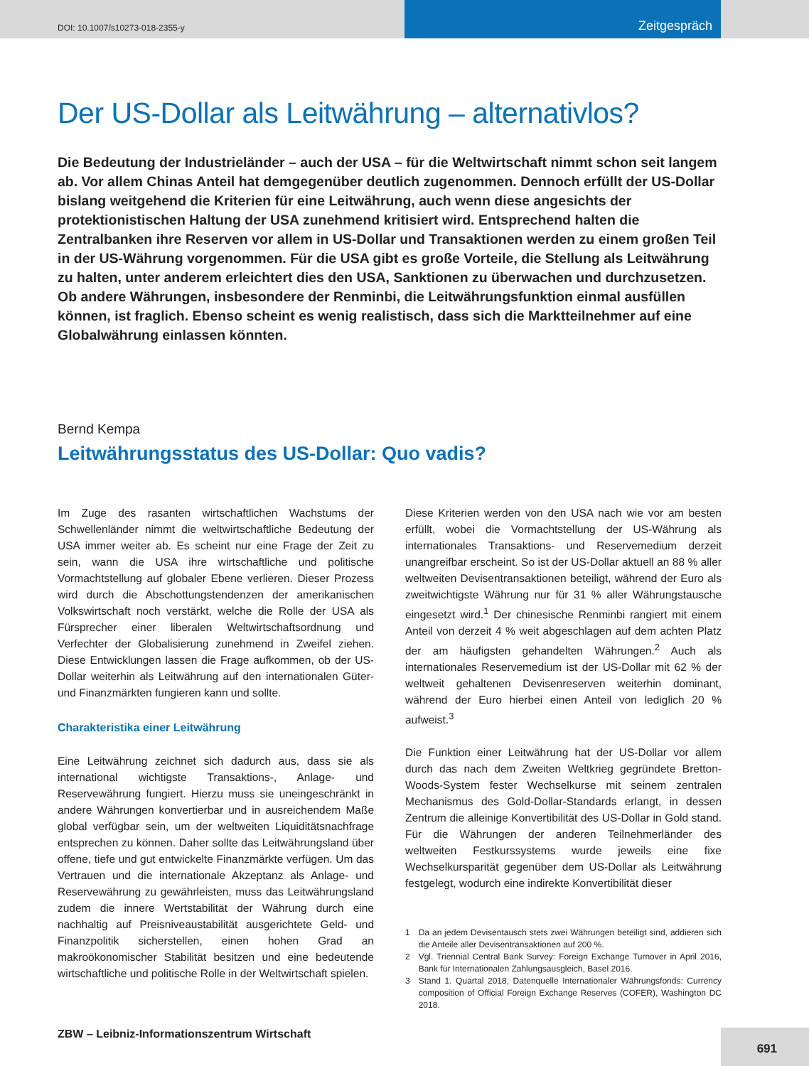DOI: 10.1007/s10273-018-2355-y
Zeitgespräch
Der US-Dollar als Leitwährung – alternativlos?
Die Bedeutung der Industrieländer – auch der USA – für die Weltwirtschaft nimmt schon seit langem ab. Vor allem Chinas Anteil hat demgegenüber deutlich zugenommen. Dennoch erfüllt der US-Dollar bislang weitgehend die Kriterien für eine Leitwährung, auch wenn diese angesichts der protektionistischen Haltung der USA zunehmend kritisiert wird. Entsprechend halten die Zentralbanken ihre Reserven vor allem in US-Dollar und Transaktionen werden zu einem großen Teil in der US-Währung vorgenommen. Für die USA gibt es große Vorteile, die Stellung als Leitwährung zu halten, unter anderem erleichtert dies den USA, Sanktionen zu überwachen und durchzusetzen. Ob andere Währungen, insbesondere der Renminbi, die Leitwährungsfunktion einmal ausfüllen können, ist fraglich. Ebenso scheint es wenig realistisch, dass sich die Marktteilnehmer auf eine Globalwährung einlassen könnten.
Bernd Kempa
Leitwährungsstatus des US-Dollar: Quo vadis?
Im Zuge des rasanten wirtschaftlichen Wachstums der Schwellenländer nimmt die weltwirtschaftliche Bedeutung der USA immer weiter ab. Es scheint nur eine Frage der Zeit zu sein, wann die USA ihre wirtschaftliche und politische Vormachtstellung auf globaler Ebene verlieren. Dieser Prozess wird durch die Abschottungstendenzen der amerikanischen Volkswirtschaft noch verstärkt, welche die Rolle der USA als Fürsprecher einer liberalen Weltwirtschaftsordnung und Verfechter der Globalisierung zunehmend in Zweifel ziehen. Diese Entwicklungen lassen die Frage aufkommen, ob der US-Dollar weiterhin als Leitwährung auf den internationalen Güter- und Finanzmärkten fungieren kann und sollte.
Charakteristika einer Leitwährung
Eine Leitwährung zeichnet sich dadurch aus, dass sie als international wichtigste Transaktions-, Anlage- und Reservewährung fungiert. Hierzu muss sie uneingeschränkt in andere Währungen konvertierbar und in ausreichendem Maße global verfügbar sein, um der weltweiten Liquiditätsnachfrage entsprechen zu können. Daher sollte das Leitwährungsland über offene, tiefe und gut entwickelte Finanzmärkte verfügen. Um das Vertrauen und die internationale Akzeptanz als Anlage- und Reservewährung zu gewährleisten, muss das Leitwährungsland zudem die innere Wertstabilität der Währung durch eine nachhaltig auf Preisniveaustabilität ausgerichtete Geld- und Finanzpolitik sicherstellen, einen hohen Grad an makroökonomischer Stabilität besitzen und eine bedeutende wirtschaftliche und politische Rolle in der Weltwirtschaft spielen.
Diese Kriterien werden von den USA nach wie vor am besten erfüllt, wobei die Vormachtstellung der US-Währung als internationales Transaktions- und Reservemedium derzeit unangreifbar erscheint. So ist der US-Dollar aktuell an 88 % aller weltweiten Devisentransaktionen beteiligt, während der Euro als zweitwichtigste Währung nur für 31 % aller Währungstausche eingesetzt wird.<sup>1</sup> Der chinesische Renminbi rangiert mit einem Anteil von derzeit 4 % weit abgeschlagen auf dem achten Platz der am häufigsten gehandelten Währungen.<sup>2</sup> Auch als internationales Reservemedium ist der US-Dollar mit 62 % der weltweit gehaltenen Devisenreserven weiterhin dominant, während der Euro hierbei einen Anteil von lediglich 20 % aufweist.<sup>3</sup>
Die Funktion einer Leitwährung hat der US-Dollar vor allem durch das nach dem Zweiten Weltkrieg gegründete Bretton-Woods-System fester Wechselkurse mit seinem zentralen Mechanismus des Gold-Dollar-Standards erlangt, in dessen Zentrum die alleinige Konvertibilität des US-Dollar in Gold stand. Für die Währungen der anderen Teilnehmerländer des weltweiten Festkurssystems wurde jeweils eine fixe Wechselkursparität gegenüber dem US-Dollar als Leitwährung festgelegt, wodurch eine indirekte Konvertibilität dieser
1 Da an jedem Devisentausch stets zwei Währungen beteiligt sind, addieren sich die Anteile aller Devisentransaktionen auf 200 %.
2 Vgl. Triennial Central Bank Survey: Foreign Exchange Turnover in April 2016, Bank für Internationalen Zahlungsausgleich, Basel 2016.
3 Stand 1. Quartal 2018, Datenquelle Internationaler Währungsfonds: Currency composition of Official Foreign Exchange Reserves (COFER), Washington DC 2018.
ZBW – Leibniz-Informationszentrum Wirtschaft
691